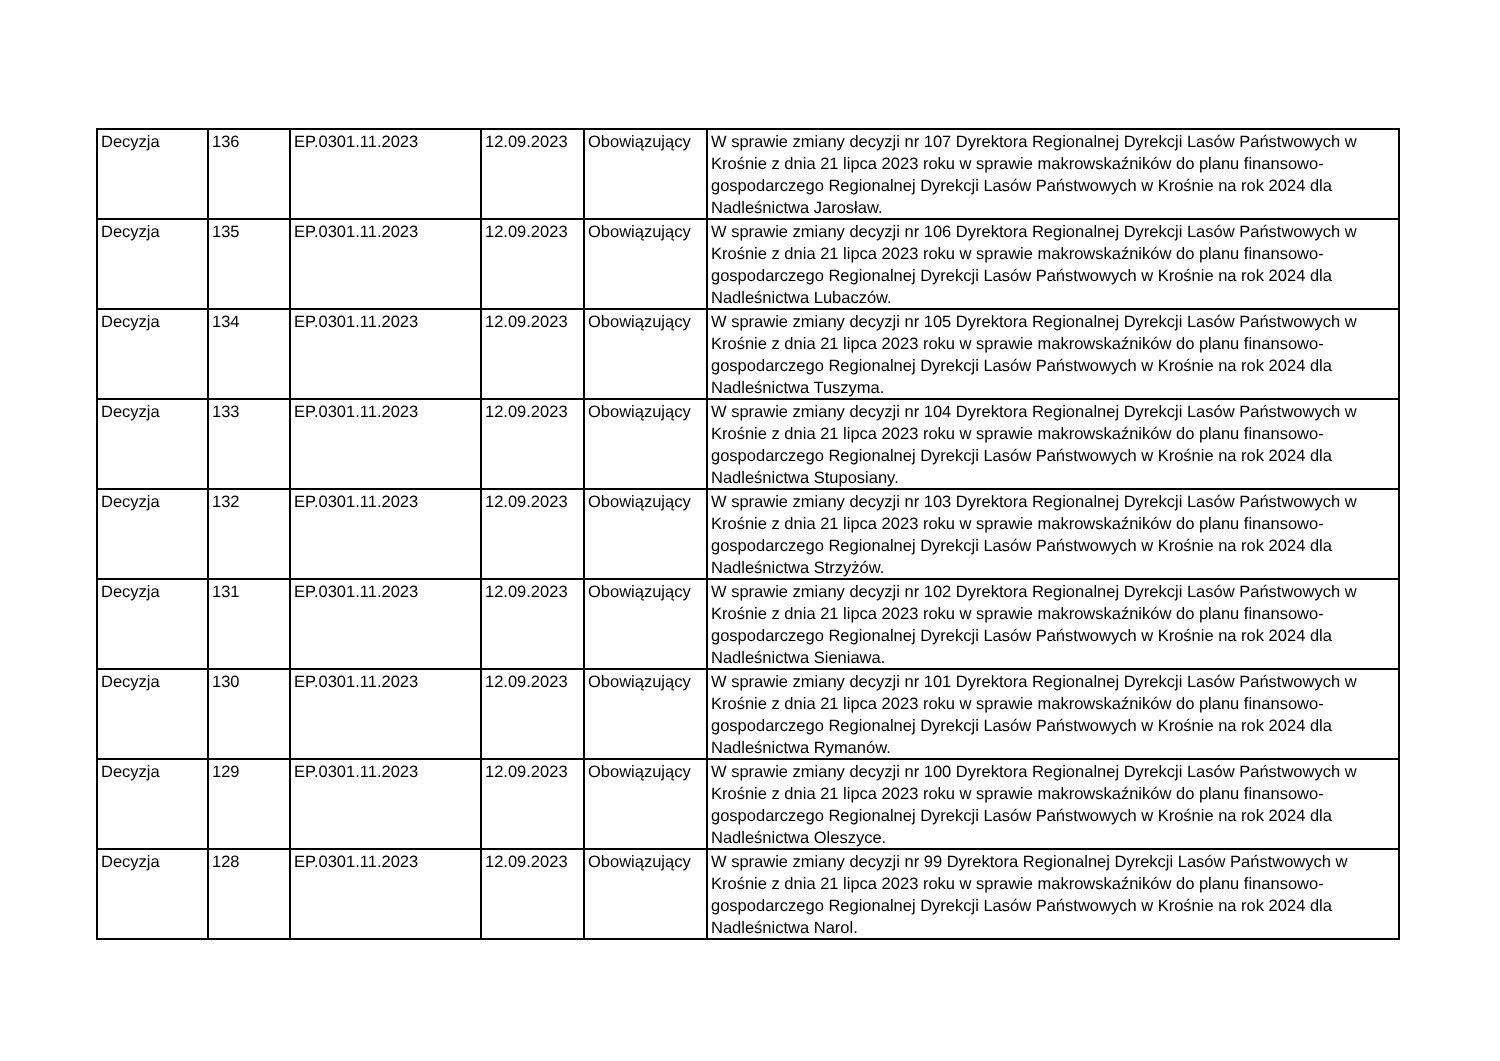| Decyzja | 136 | EP.0301.11.2023 | 12.09.2023 | Obowiązujący | W sprawie zmiany decyzji nr 107 Dyrektora Regionalnej Dyrekcji Lasów Państwowych w Krośnie z dnia 21 lipca 2023 roku w sprawie makrowskaźników do planu finansowo-gospodarczego Regionalnej Dyrekcji Lasów Państwowych w Krośnie na rok 2024 dla Nadleśnictwa Jarosław. |
| Decyzja | 135 | EP.0301.11.2023 | 12.09.2023 | Obowiązujący | W sprawie zmiany decyzji nr 106 Dyrektora Regionalnej Dyrekcji Lasów Państwowych w Krośnie z dnia 21 lipca 2023 roku w sprawie makrowskaźników do planu finansowo-gospodarczego Regionalnej Dyrekcji Lasów Państwowych w Krośnie na rok 2024 dla Nadleśnictwa Lubaczów. |
| Decyzja | 134 | EP.0301.11.2023 | 12.09.2023 | Obowiązujący | W sprawie zmiany decyzji nr 105 Dyrektora Regionalnej Dyrekcji Lasów Państwowych w Krośnie z dnia 21 lipca 2023 roku w sprawie makrowskaźników do planu finansowo-gospodarczego Regionalnej Dyrekcji Lasów Państwowych w Krośnie na rok 2024 dla Nadleśnictwa Tuszyma. |
| Decyzja | 133 | EP.0301.11.2023 | 12.09.2023 | Obowiązujący | W sprawie zmiany decyzji nr 104 Dyrektora Regionalnej Dyrekcji Lasów Państwowych w Krośnie z dnia 21 lipca 2023 roku w sprawie makrowskaźników do planu finansowo-gospodarczego Regionalnej Dyrekcji Lasów Państwowych w Krośnie na rok 2024 dla Nadleśnictwa Stuposiany. |
| Decyzja | 132 | EP.0301.11.2023 | 12.09.2023 | Obowiązujący | W sprawie zmiany decyzji nr 103 Dyrektora Regionalnej Dyrekcji Lasów Państwowych w Krośnie z dnia 21 lipca 2023 roku w sprawie makrowskaźników do planu finansowo-gospodarczego Regionalnej Dyrekcji Lasów Państwowych w Krośnie na rok 2024 dla Nadleśnictwa Strzyżów. |
| Decyzja | 131 | EP.0301.11.2023 | 12.09.2023 | Obowiązujący | W sprawie zmiany decyzji nr 102 Dyrektora Regionalnej Dyrekcji Lasów Państwowych w Krośnie z dnia 21 lipca 2023 roku w sprawie makrowskaźników do planu finansowo-gospodarczego Regionalnej Dyrekcji Lasów Państwowych w Krośnie na rok 2024 dla Nadleśnictwa Sieniawa. |
| Decyzja | 130 | EP.0301.11.2023 | 12.09.2023 | Obowiązujący | W sprawie zmiany decyzji nr 101 Dyrektora Regionalnej Dyrekcji Lasów Państwowych w Krośnie z dnia 21 lipca 2023 roku w sprawie makrowskaźników do planu finansowo-gospodarczego Regionalnej Dyrekcji Lasów Państwowych w Krośnie na rok 2024 dla Nadleśnictwa Rymanów. |
| Decyzja | 129 | EP.0301.11.2023 | 12.09.2023 | Obowiązujący | W sprawie zmiany decyzji nr 100 Dyrektora Regionalnej Dyrekcji Lasów Państwowych w Krośnie z dnia 21 lipca 2023 roku w sprawie makrowskaźników do planu finansowo-gospodarczego Regionalnej Dyrekcji Lasów Państwowych w Krośnie na rok 2024 dla Nadleśnictwa Oleszyce. |
| Decyzja | 128 | EP.0301.11.2023 | 12.09.2023 | Obowiązujący | W sprawie zmiany decyzji nr 99 Dyrektora Regionalnej Dyrekcji Lasów Państwowych w Krośnie z dnia 21 lipca 2023 roku w sprawie makrowskaźników do planu finansowo-gospodarczego Regionalnej Dyrekcji Lasów Państwowych w Krośnie na rok 2024 dla Nadleśnictwa Narol. |